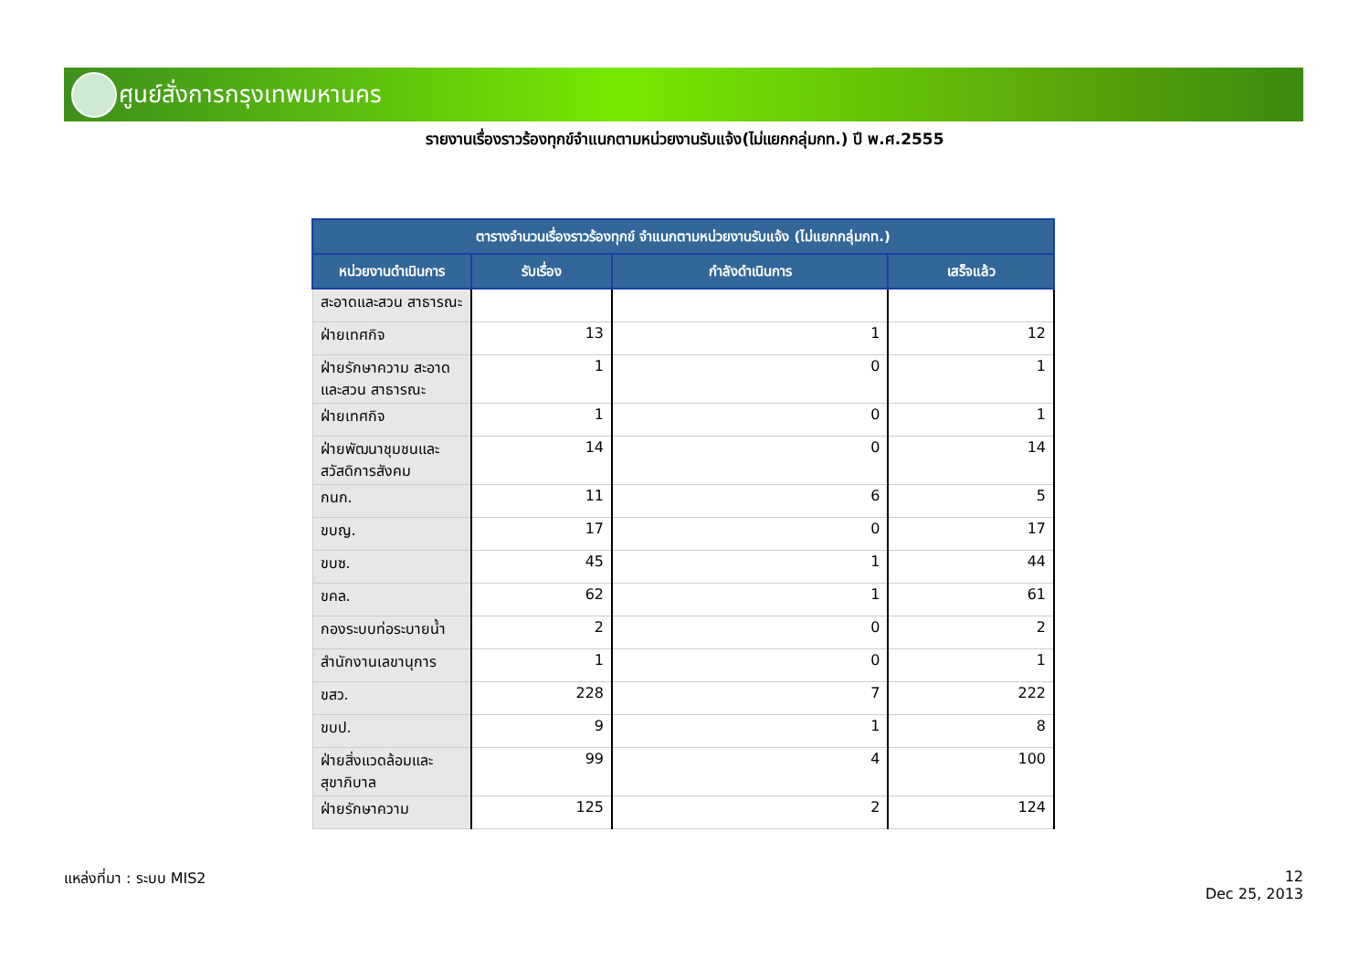ศูนย์สั่งการกรุงเทพมหานคร
รายงานเรื่องราวร้องทุกข์จำแนกตามหน่วยงานรับแจ้ง(ไม่แยกกลุ่มกท.) ปี พ.ศ.2555
| ตารางจำนวนเรื่องราวร้องทุกข์ จำแนกตามหน่วยงานรับแจ้ง (ไม่แยกกลุ่มกท.) | | | |
| --- | --- | --- | --- |
| หน่วยงานดำเนินการ | รับเรื่อง | กำลังดำเนินการ | เสร็จแล้ว |
| สะอาดและสวน สาธารณะ | | | |
| ฝ่ายเทศกิจ | 13 | 1 | 12 |
| ฝ่ายรักษาความ สะอาดและสวน สาธารณะ | 1 | 0 | 1 |
| ฝ่ายเทศกิจ | 1 | 0 | 1 |
| ฝ่ายพัฒนาชุมชนและ สวัสดิการสังคม | 14 | 0 | 14 |
| กนก. | 11 | 6 | 5 |
| ขบญ. | 17 | 0 | 17 |
| ขบซ. | 45 | 1 | 44 |
| ขคล. | 62 | 1 | 61 |
| กองระบบท่อระบายน้ำ | 2 | 0 | 2 |
| สำนักงานเลขานุการ | 1 | 0 | 1 |
| ขสว. | 228 | 7 | 222 |
| ขบป. | 9 | 1 | 8 |
| ฝ่ายสิ่งแวดล้อมและ สุขาภิบาล | 99 | 4 | 100 |
| ฝ่ายรักษาความ | 125 | 2 | 124 |
แหล่งที่มา : ระบบ MIS2
12
Dec 25, 2013